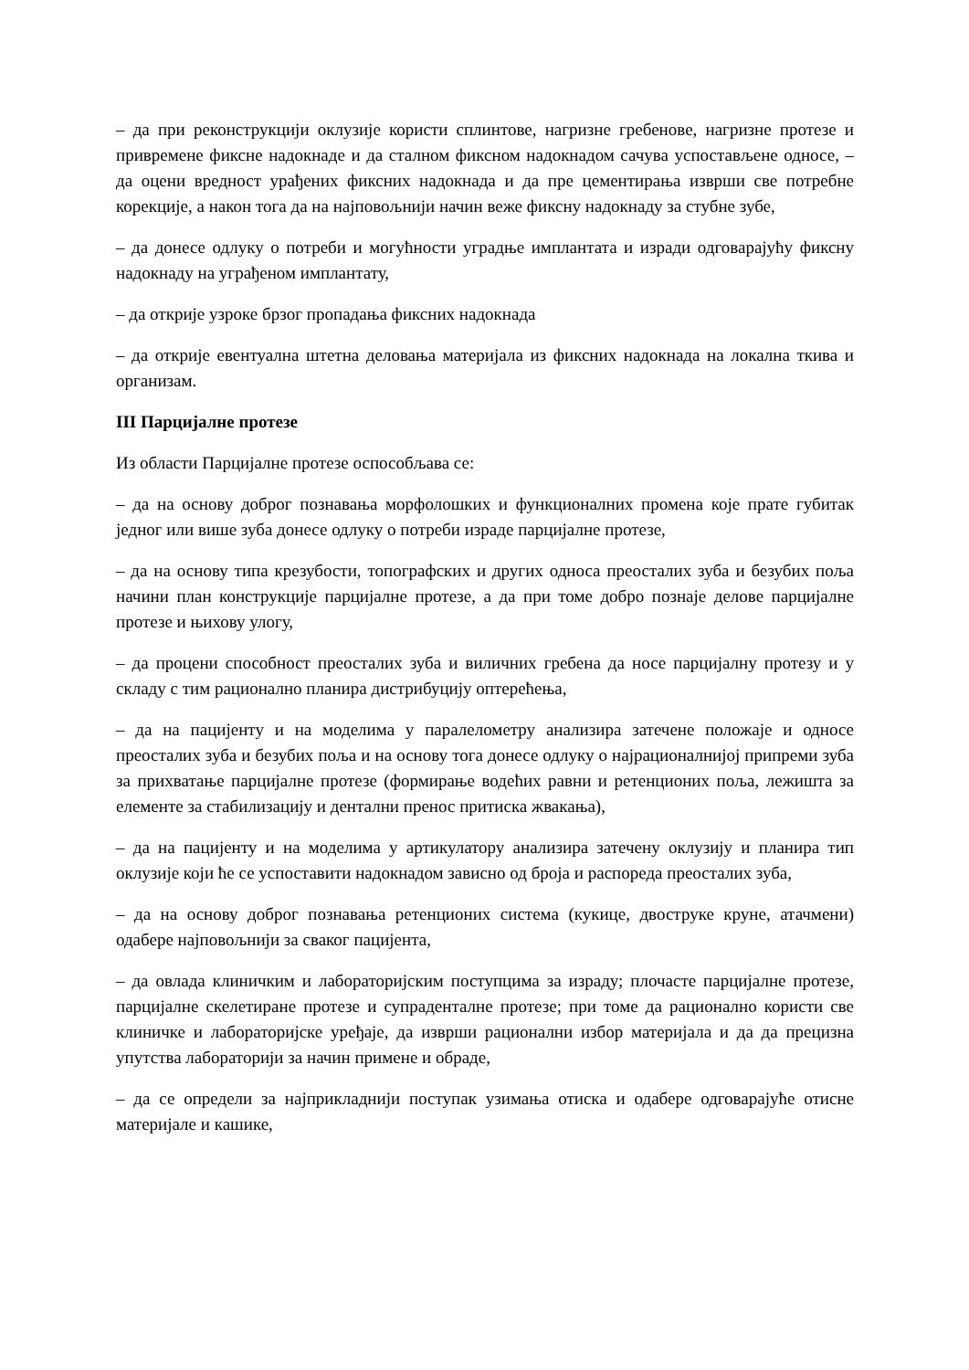– да при реконструкцији оклузије користи сплинтове, нагризне гребенове, нагризне протезе и привремене фиксне надокнаде и да сталном фиксном надокнадом сачува успостављене односе, – да оцени вредност урађених фиксних надокнада и да пре цементирања изврши све потребне корекције, а након тога да на најповољнији начин веже фиксну надокнаду за стубне зубе,
– да донесе одлуку о потреби и могућности уградње имплантата и изради одговарајућу фиксну надокнаду на уграђеном имплантату,
– да открије узроке брзог пропадања фиксних надокнада
– да открије евентуална штетна деловања материјала из фиксних надокнада на локална ткива и организам.
III Парцијалне протезе
Из области Парцијалне протезе оспособљава се:
– да на основу доброг познавања морфолошких и функционалних промена које прате губитак једног или више зуба донесе одлуку о потреби израде парцијалне протезе,
– да на основу типа крезубости, топографских и других односа преосталих зуба и безубих поља начини план конструкције парцијалне протезе, а да при томе добро познаје делове парцијалне протезе и њихову улогу,
– да процени способност преосталих зуба и виличних гребена да носе парцијалну протезу и у складу с тим рационално планира дистрибуцију оптерећења,
– да на пацијенту и на моделима у паралелометру анализира затечене положаје и односе преосталих зуба и безубих поља и на основу тога донесе одлуку о најрационалнијој припреми зуба за прихватање парцијалне протезе (формирање водећих равни и ретенционих поља, лежишта за елементе за стабилизацију и дентални пренос притиска жвакања),
– да на пацијенту и на моделима у артикулатору анализира затечену оклузију и планира тип оклузије који ће се успоставити надокнадом зависно од броја и распореда преосталих зуба,
– да на основу доброг познавања ретенционих система (кукице, двоструке круне, атачмени) одабере најповољнији за сваког пацијента,
– да овлада клиничким и лабораторијским поступцима за израду; плочасте парцијалне протезе, парцијалне скелетиране протезе и супраденталне протезе; при томе да рационално користи све клиничке и лабораторијске уређаје, да изврши рационални избор материјала и да да прецизна упутства лабораторији за начин примене и обраде,
– да се определи за најприкладнији поступак узимања отиска и одабере одговарајуће отисне материјале и кашике,